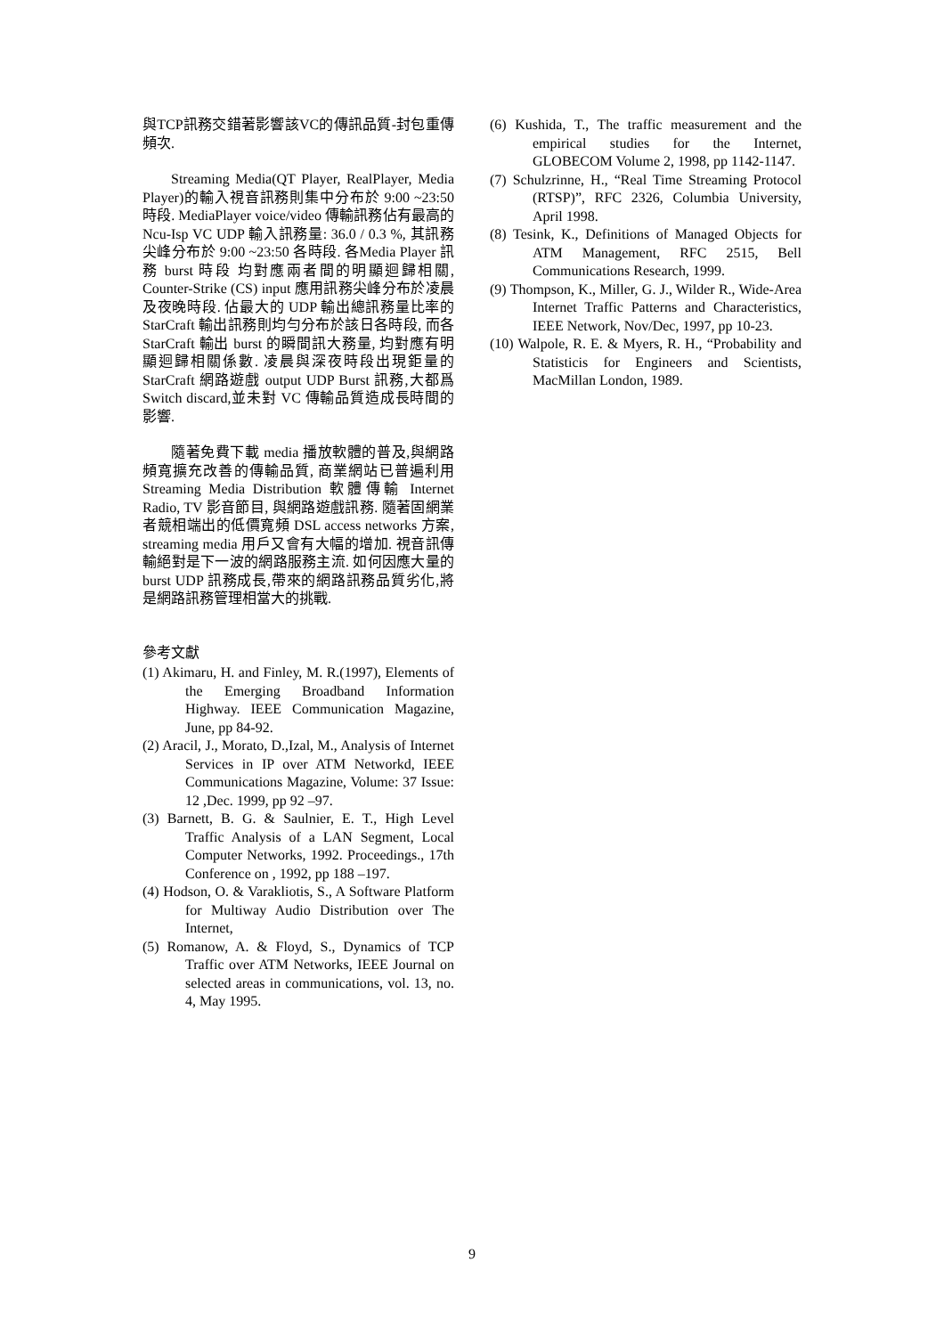與TCP訊務交錯著影響該VC的傳訊品質-封包重傳頻次.
Streaming Media(QT Player, RealPlayer, Media Player)的輸入視音訊務則集中分布於 9:00 ~23:50 時段. MediaPlayer voice/video 傳輸訊務佔有最高的 Ncu-Isp VC UDP 輸入訊務量: 36.0 / 0.3 %, 其訊務尖峰分布於 9:00 ~23:50 各時段. 各Media Player 訊務 burst 時段 均對應兩者間的明顯迴歸相關, Counter-Strike (CS) input 應用訊務尖峰分布於凌晨及夜晚時段. 佔最大的 UDP 輸出總訊務量比率的 StarCraft 輸出訊務則均勻分布於該日各時段, 而各 StarCraft 輸出 burst 的瞬間訊大務量, 均對應有明顯迴歸相關係數. 凌晨與深夜時段出現鉅量的 StarCraft 網路遊戲 output UDP Burst 訊務,大都爲 Switch discard,並未對 VC 傳輸品質造成長時間的影響.
隨著免費下載 media 播放軟體的普及,與網路頻寬擴充改善的傳輸品質, 商業網站已普遍利用 Streaming Media Distribution 軟體傳輸 Internet Radio, TV 影音節目, 與網路遊戲訊務. 隨著固網業者競相端出的低價寬頻 DSL access networks 方案, streaming media 用戶又會有大幅的增加. 視音訊傳輸絕對是下一波的網路服務主流. 如何因應大量的 burst UDP 訊務成長,帶來的網路訊務品質劣化,將是網路訊務管理相當大的挑戰.
參考文獻
(1) Akimaru, H. and Finley, M. R.(1997), Elements of the Emerging Broadband Information Highway. IEEE Communication Magazine, June, pp 84-92.
(2) Aracil, J., Morato, D.,Izal, M., Analysis of Internet Services in IP over ATM Networkd, IEEE Communications Magazine, Volume: 37 Issue: 12 ,Dec. 1999, pp 92 –97.
(3) Barnett, B. G. & Saulnier, E. T., High Level Traffic Analysis of a LAN Segment, Local Computer Networks, 1992. Proceedings., 17th Conference on , 1992, pp 188 –197.
(4) Hodson, O. & Varakliotis, S., A Software Platform for Multiway Audio Distribution over The Internet,
(5) Romanow, A. & Floyd, S., Dynamics of TCP Traffic over ATM Networks, IEEE Journal on selected areas in communications, vol. 13, no. 4, May 1995.
(6) Kushida, T., The traffic measurement and the empirical studies for the Internet, GLOBECOM Volume 2, 1998, pp 1142-1147.
(7) Schulzrinne, H., “Real Time Streaming Protocol (RTSP)”, RFC 2326, Columbia University, April 1998.
(8) Tesink, K., Definitions of Managed Objects for ATM Management, RFC 2515, Bell Communications Research, 1999.
(9) Thompson, K., Miller, G. J., Wilder R., Wide-Area Internet Traffic Patterns and Characteristics, IEEE Network, Nov/Dec, 1997, pp 10-23.
(10) Walpole, R. E. & Myers, R. H., “Probability and Statisticis for Engineers and Scientists, MacMillan London, 1989.
9